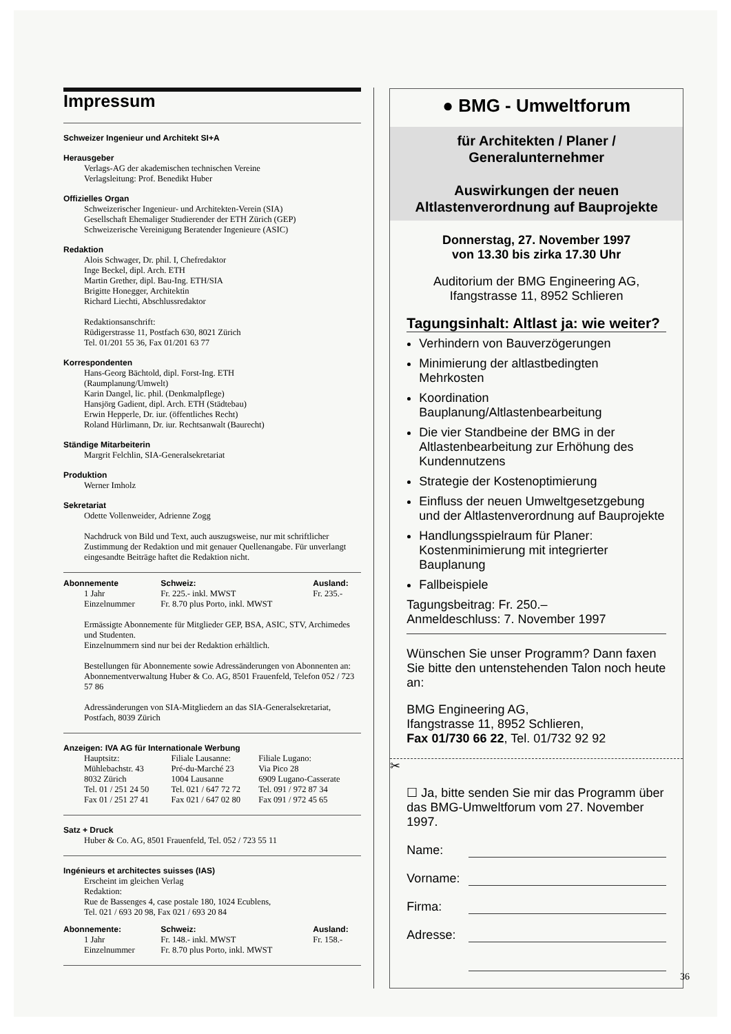Impressum
Schweizer Ingenieur und Architekt SI+A
Herausgeber
Verlags-AG der akademischen technischen Vereine
Verlagsleitung: Prof. Benedikt Huber
Offizielles Organ
Schweizerischer Ingenieur- und Architekten-Verein (SIA)
Gesellschaft Ehemaliger Studierender der ETH Zürich (GEP)
Schweizerische Vereinigung Beratender Ingenieure (ASIC)
Redaktion
Alois Schwager, Dr. phil. I, Chefredaktor
Inge Beckel, dipl. Arch. ETH
Martin Grether, dipl. Bau-Ing. ETH/SIA
Brigitte Honegger, Architektin
Richard Liechti, Abschlussredaktor
Redaktionsanschrift:
Rüdigerstrasse 11, Postfach 630, 8021 Zürich
Tel. 01/201 55 36, Fax 01/201 63 77
Korrespondenten
Hans-Georg Bächtold, dipl. Forst-Ing. ETH
(Raumplanung/Umwelt)
Karin Dangel, lic. phil. (Denkmalpflege)
Hansjörg Gadient, dipl. Arch. ETH (Städtebau)
Erwin Hepperle, Dr. iur. (öffentliches Recht)
Roland Hürlimann, Dr. iur. Rechtsanwalt (Baurecht)
Ständige Mitarbeiterin
Margrit Felchlin, SIA-Generalsekretariat
Produktion
Werner Imholz
Sekretariat
Odette Vollenweider, Adrienne Zogg
Nachdruck von Bild und Text, auch auszugsweise, nur mit schriftlicher Zustimmung der Redaktion und mit genauer Quellenangabe. Für unverlangt eingesandte Beiträge haftet die Redaktion nicht.
| Abonnemente | Schweiz: | Ausland: |
| --- | --- | --- |
| 1 Jahr Einzelnummer | Fr. 225.- inkl. MWST Fr. 8.70 plus Porto, inkl. MWST | Fr. 235.- |
Ermässigte Abonnemente für Mitglieder GEP, BSA, ASIC, STV, Archimedes und Studenten.
Einzelnummern sind nur bei der Redaktion erhältlich.
Bestellungen für Abonnemente sowie Adressänderungen von Abonnenten an:
Abonnementverwaltung Huber & Co. AG, 8501 Frauenfeld, Telefon 052 / 723 57 86
Adressänderungen von SIA-Mitgliedern an das SIA-Generalsekretariat, Postfach, 8039 Zürich
Anzeigen: IVA AG für Internationale Werbung
| Hauptsitz: Mühlebachstr. 43 8032 Zürich Tel. 01 / 251 24 50 Fax 01 / 251 27 41 | Filiale Lausanne: Pré-du-Marché 23 1004 Lausanne Tel. 021 / 647 72 72 Fax 021 / 647 02 80 | Filiale Lugano: Via Pico 28 6909 Lugano-Casserate Tel. 091 / 972 87 34 Fax 091 / 972 45 65 |
Satz + Druck
Huber & Co. AG, 8501 Frauenfeld, Tel. 052 / 723 55 11
Ingénieurs et architectes suisses (IAS)
Erscheint im gleichen Verlag
Redaktion:
Rue de Bassenges 4, case postale 180, 1024 Ecublens,
Tel. 021 / 693 20 98, Fax 021 / 693 20 84
| Abonnemente: | Schweiz: | Ausland: |
| --- | --- | --- |
| 1 Jahr Einzelnummer | Fr. 148.- inkl. MWST Fr. 8.70 plus Porto, inkl. MWST | Fr. 158.- |
● BMG - Umweltforum
für Architekten / Planer /
Generalunternehmer
Auswirkungen der neuen
Altlastenverordnung auf Bauprojekte
Donnerstag, 27. November 1997
von 13.30 bis zirka 17.30 Uhr
Auditorium der BMG Engineering AG,
Ifangstrasse 11, 8952 Schlieren
Tagungsinhalt: Altlast ja: wie weiter?
Verhindern von Bauverzögerungen
Minimierung der altlastbedingten Mehrkosten
Koordination Bauplanung/Altlastenbearbeitung
Die vier Standbeine der BMG in der Altlastenbearbeitung zur Erhöhung des Kundennutzens
Strategie der Kostenoptimierung
Einfluss der neuen Umweltgesetzgebung und der Altlastenverordnung auf Bauprojekte
Handlungsspielraum für Planer: Kostenminimierung mit integrierter Bauplanung
Fallbeispiele
Tagungsbeitrag: Fr. 250.–
Anmeldeschluss: 7. November 1997
Wünschen Sie unser Programm? Dann faxen Sie bitte den untenstehenden Talon noch heute an:
BMG Engineering AG,
Ifangstrasse 11, 8952 Schlieren,
Fax 01/730 66 22, Tel. 01/732 92 92
✂
☐ Ja, bitte senden Sie mir das Programm über das BMG-Umweltforum vom 27. November 1997.
Name:
Vorname:
Firma:
Adresse:
36